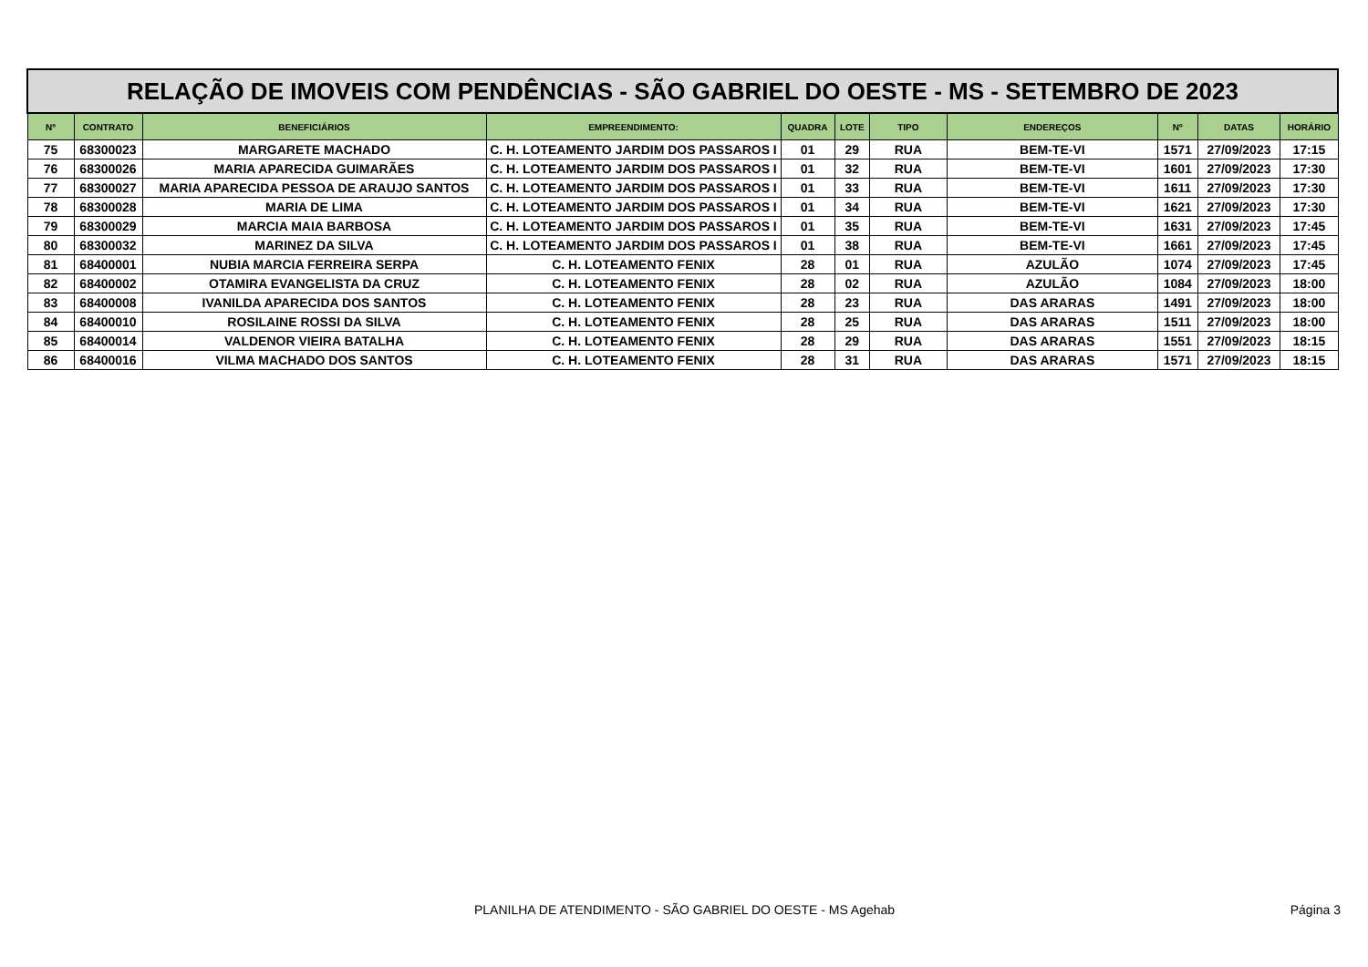| RELAÇÃO DE IMOVEIS COM PENDÊNCIAS - SÃO GABRIEL DO OESTE - MS - SETEMBRO DE 2023 | | | | | | | | | | |
| --- | --- | --- | --- | --- | --- | --- | --- | --- | --- | --- |
| Nº | CONTRATO | BENEFICIÁRIOS | EMPREENDIMENTO: | QUADRA | LOTE | TIPO | ENDEREÇOS | Nº | DATAS | HORÁRIO |
| 75 | 68300023 | MARGARETE MACHADO | C. H. LOTEAMENTO JARDIM DOS PASSAROS I | 01 | 29 | RUA | BEM-TE-VI | 1571 | 27/09/2023 | 17:15 |
| 76 | 68300026 | MARIA APARECIDA GUIMARÃES | C. H. LOTEAMENTO JARDIM DOS PASSAROS I | 01 | 32 | RUA | BEM-TE-VI | 1601 | 27/09/2023 | 17:30 |
| 77 | 68300027 | MARIA APARECIDA PESSOA DE ARAUJO SANTOS | C. H. LOTEAMENTO JARDIM DOS PASSAROS I | 01 | 33 | RUA | BEM-TE-VI | 1611 | 27/09/2023 | 17:30 |
| 78 | 68300028 | MARIA DE LIMA | C. H. LOTEAMENTO JARDIM DOS PASSAROS I | 01 | 34 | RUA | BEM-TE-VI | 1621 | 27/09/2023 | 17:30 |
| 79 | 68300029 | MARCIA MAIA BARBOSA | C. H. LOTEAMENTO JARDIM DOS PASSAROS I | 01 | 35 | RUA | BEM-TE-VI | 1631 | 27/09/2023 | 17:45 |
| 80 | 68300032 | MARINEZ DA SILVA | C. H. LOTEAMENTO JARDIM DOS PASSAROS I | 01 | 38 | RUA | BEM-TE-VI | 1661 | 27/09/2023 | 17:45 |
| 81 | 68400001 | NUBIA MARCIA FERREIRA SERPA | C. H. LOTEAMENTO FENIX | 28 | 01 | RUA | AZULÃO | 1074 | 27/09/2023 | 17:45 |
| 82 | 68400002 | OTAMIRA EVANGELISTA DA CRUZ | C. H. LOTEAMENTO FENIX | 28 | 02 | RUA | AZULÃO | 1084 | 27/09/2023 | 18:00 |
| 83 | 68400008 | IVANILDA APARECIDA DOS SANTOS | C. H. LOTEAMENTO FENIX | 28 | 23 | RUA | DAS ARARAS | 1491 | 27/09/2023 | 18:00 |
| 84 | 68400010 | ROSILAINE ROSSI DA SILVA | C. H. LOTEAMENTO FENIX | 28 | 25 | RUA | DAS ARARAS | 1511 | 27/09/2023 | 18:00 |
| 85 | 68400014 | VALDENOR VIEIRA BATALHA | C. H. LOTEAMENTO FENIX | 28 | 29 | RUA | DAS ARARAS | 1551 | 27/09/2023 | 18:15 |
| 86 | 68400016 | VILMA MACHADO DOS SANTOS | C. H. LOTEAMENTO FENIX | 28 | 31 | RUA | DAS ARARAS | 1571 | 27/09/2023 | 18:15 |
PLANILHA DE ATENDIMENTO - SÃO GABRIEL DO OESTE - MS Agehab Página 3